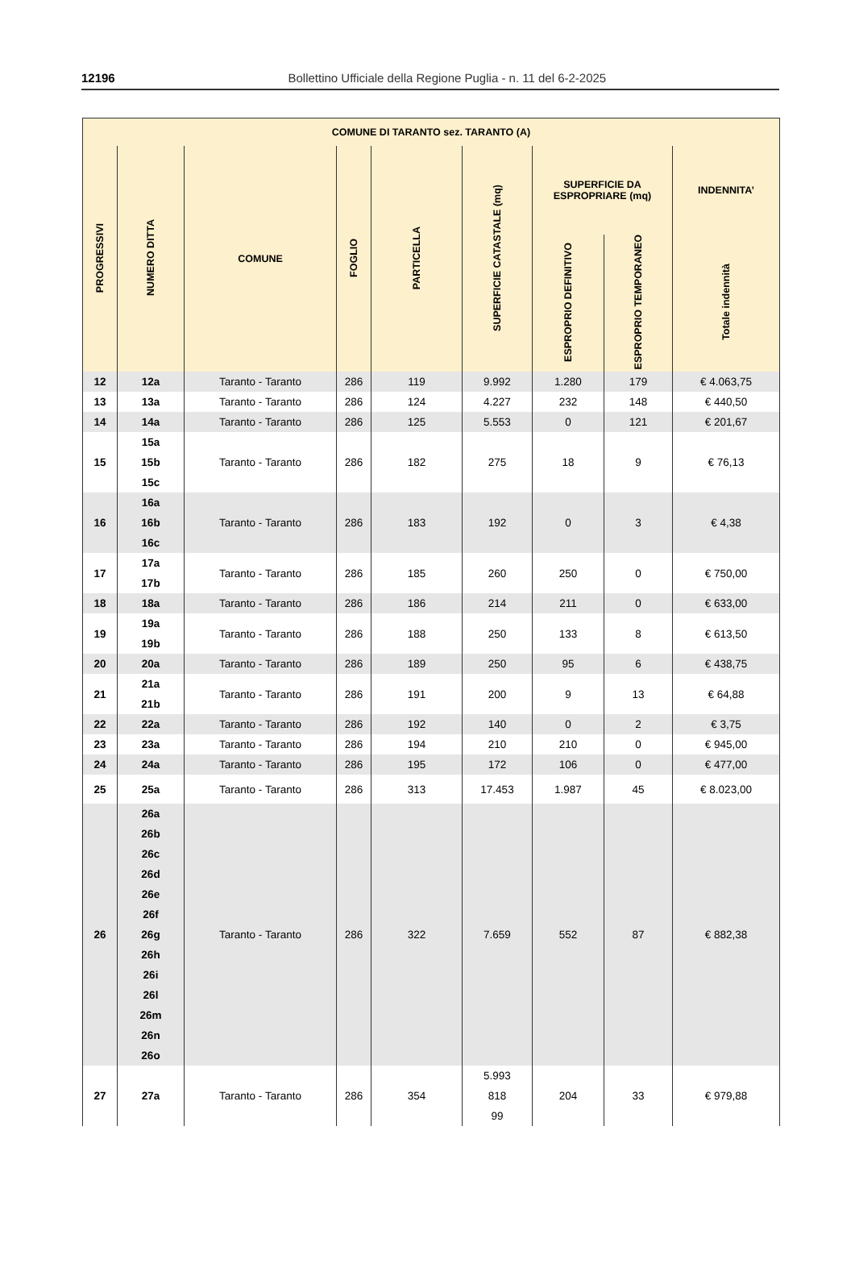12196
Bollettino Ufficiale della Regione Puglia - n. 11 del 6-2-2025
| COMUNE DI TARANTO sez. TARANTO (A) | | | | | | | | |
| --- | --- | --- | --- | --- | --- | --- | --- | --- |
| PROGRESSIVI | NUMERO DITTA | COMUNE | FOGLIO | PARTICELLA | SUPERFICIE CATASTALE (mq) | SUPERFICIE DA ESPROPRIARE (mq) | | INDENNITA’ |
| | | | | | | ESPROPRIO DEFINITIVO | ESPROPRIO TEMPORANEO | Totale indennità |
| 12 | 12a | Taranto - Taranto | 286 | 119 | 9.992 | 1.280 | 179 | € 4.063,75 |
| 13 | 13a | Taranto - Taranto | 286 | 124 | 4.227 | 232 | 148 | € 440,50 |
| 14 | 14a | Taranto - Taranto | 286 | 125 | 5.553 | 0 | 121 | € 201,67 |
| 15 | 15a 15b 15c | Taranto - Taranto | 286 | 182 | 275 | 18 | 9 | € 76,13 |
| 16 | 16a 16b 16c | Taranto - Taranto | 286 | 183 | 192 | 0 | 3 | € 4,38 |
| 17 | 17a 17b | Taranto - Taranto | 286 | 185 | 260 | 250 | 0 | € 750,00 |
| 18 | 18a | Taranto - Taranto | 286 | 186 | 214 | 211 | 0 | € 633,00 |
| 19 | 19a 19b | Taranto - Taranto | 286 | 188 | 250 | 133 | 8 | € 613,50 |
| 20 | 20a | Taranto - Taranto | 286 | 189 | 250 | 95 | 6 | € 438,75 |
| 21 | 21a 21b | Taranto - Taranto | 286 | 191 | 200 | 9 | 13 | € 64,88 |
| 22 | 22a | Taranto - Taranto | 286 | 192 | 140 | 0 | 2 | € 3,75 |
| 23 | 23a | Taranto - Taranto | 286 | 194 | 210 | 210 | 0 | € 945,00 |
| 24 | 24a | Taranto - Taranto | 286 | 195 | 172 | 106 | 0 | € 477,00 |
| 25 | 25a | Taranto - Taranto | 286 | 313 | 17.453 | 1.987 | 45 | € 8.023,00 |
| 26 | 26a 26b 26c 26d 26e 26f 26g 26h 26i 26l 26m 26n 26o | Taranto - Taranto | 286 | 322 | 7.659 | 552 | 87 | € 882,38 |
| 27 | 27a | Taranto - Taranto | 286 | 354 | 5.993 818 99 | 204 | 33 | € 979,88 |